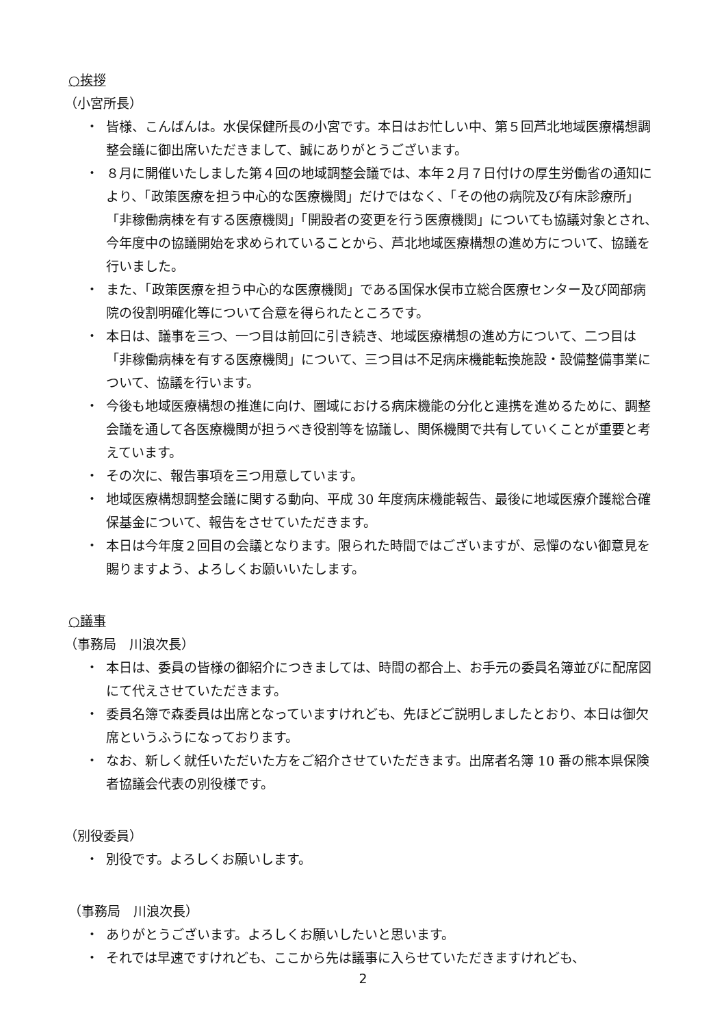○挨拶
（小宮所長）
・ 皆様、こんばんは。水俣保健所長の小宮です。本日はお忙しい中、第５回芦北地域医療構想調整会議に御出席いただきまして、誠にありがとうございます。
・ ８月に開催いたしました第４回の地域調整会議では、本年２月７日付けの厚生労働省の通知により、「政策医療を担う中心的な医療機関」だけではなく、「その他の病院及び有床診療所」「非稼働病棟を有する医療機関」「開設者の変更を行う医療機関」についても協議対象とされ、今年度中の協議開始を求められていることから、芦北地域医療構想の進め方について、協議を行いました。
・ また、「政策医療を担う中心的な医療機関」である国保水俣市立総合医療センター及び岡部病院の役割明確化等について合意を得られたところです。
・ 本日は、議事を三つ、一つ目は前回に引き続き、地域医療構想の進め方について、二つ目は「非稼働病棟を有する医療機関」について、三つ目は不足病床機能転換施設・設備整備事業について、協議を行います。
・ 今後も地域医療構想の推進に向け、圏域における病床機能の分化と連携を進めるために、調整会議を通して各医療機関が担うべき役割等を協議し、関係機関で共有していくことが重要と考えています。
・ その次に、報告事項を三つ用意しています。
・ 地域医療構想調整会議に関する動向、平成 30 年度病床機能報告、最後に地域医療介護総合確保基金について、報告をさせていただきます。
・ 本日は今年度２回目の会議となります。限られた時間ではございますが、忌憚のない御意見を賜りますよう、よろしくお願いいたします。
○議事
（事務局　川浪次長）
・ 本日は、委員の皆様の御紹介につきましては、時間の都合上、お手元の委員名簿並びに配席図にて代えさせていただきます。
・ 委員名簿で森委員は出席となっていますけれども、先ほどご説明しましたとおり、本日は御欠席というふうになっております。
・ なお、新しく就任いただいた方をご紹介させていただきます。出席者名簿 10 番の熊本県保険者協議会代表の別役様です。
（別役委員）
・ 別役です。よろしくお願いします。
（事務局　川浪次長）
・ ありがとうございます。よろしくお願いしたいと思います。
・ それでは早速ですけれども、ここから先は議事に入らせていただきますけれども、
2